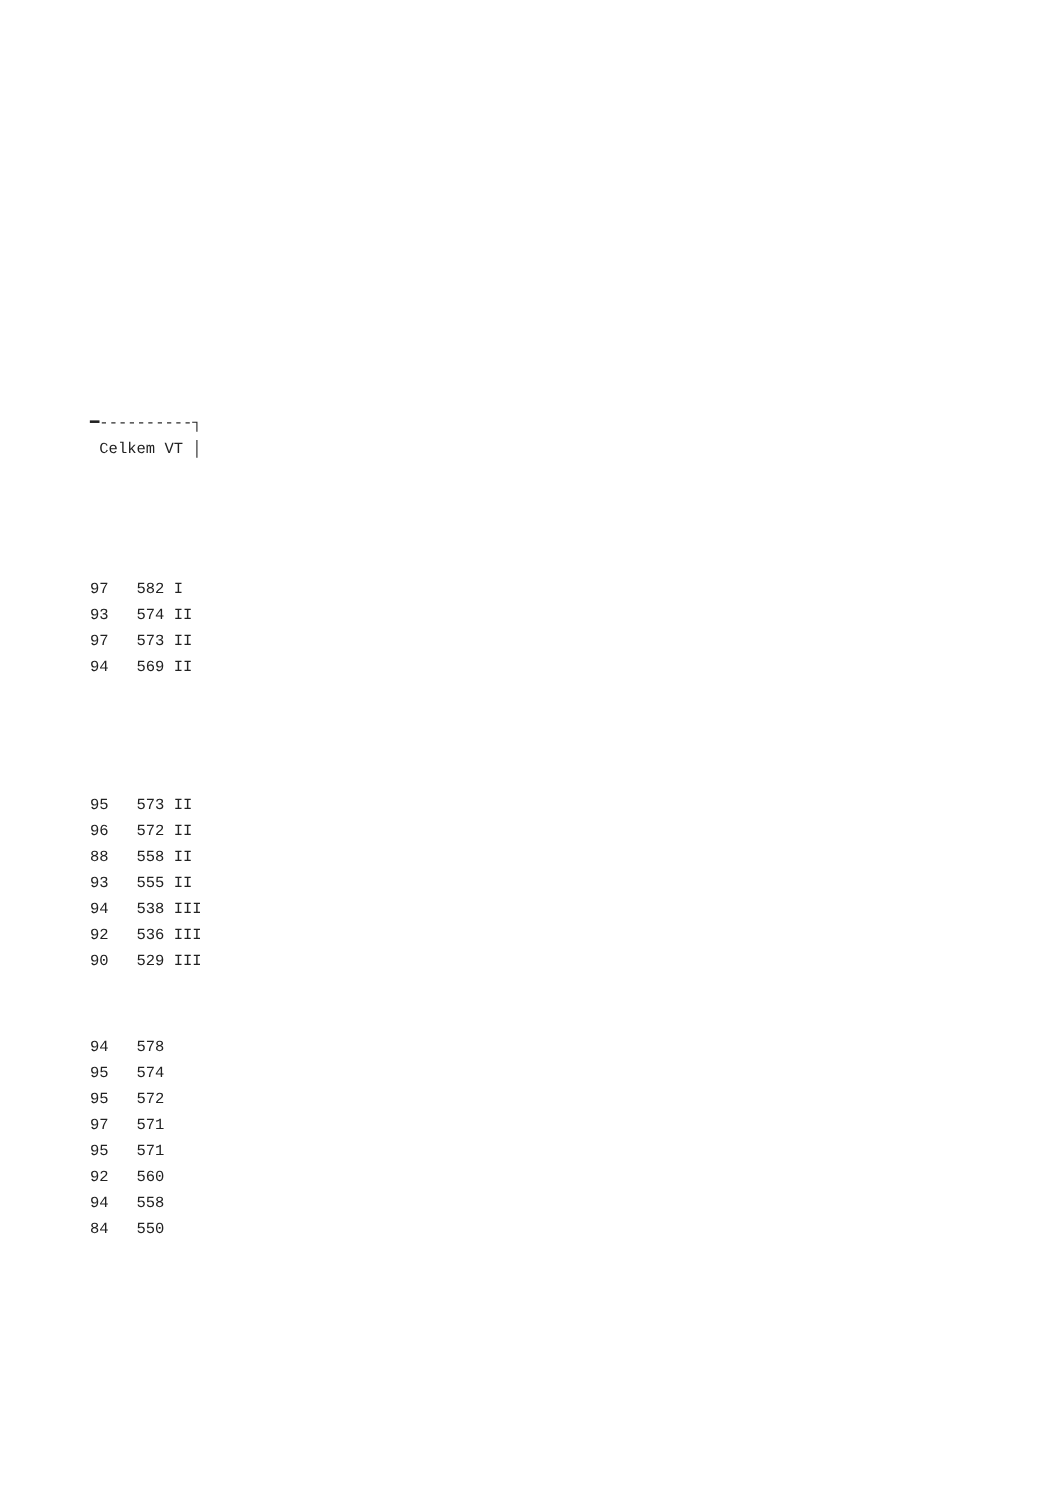━----------┐
 Celkem VT │
97   582 I
93   574 II
97   573 II
94   569 II
95   573 II
96   572 II
88   558 II
93   555 II
94   538 III
92   536 III
90   529 III
94   578
95   574
95   572
97   571
95   571
92   560
94   558
84   550